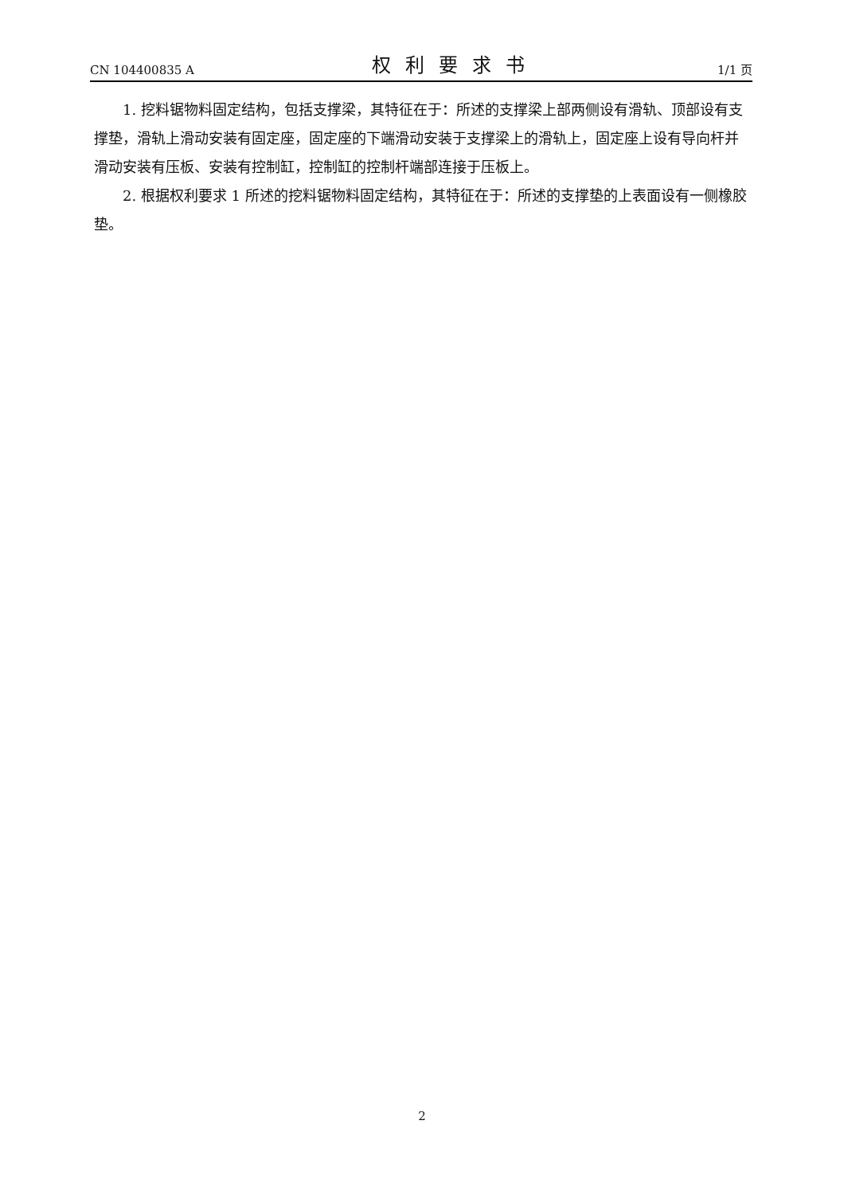CN 104400835 A 权利要求书 1/1 页
1. 挖料锯物料固定结构，包括支撑梁，其特征在于：所述的支撑梁上部两侧设有滑轨、顶部设有支撑垫，滑轨上滑动安装有固定座，固定座的下端滑动安装于支撑梁上的滑轨上，固定座上设有导向杆并滑动安装有压板、安装有控制缸，控制缸的控制杆端部连接于压板上。
2. 根据权利要求 1 所述的挖料锯物料固定结构，其特征在于：所述的支撑垫的上表面设有一侧橡胶垫。
2